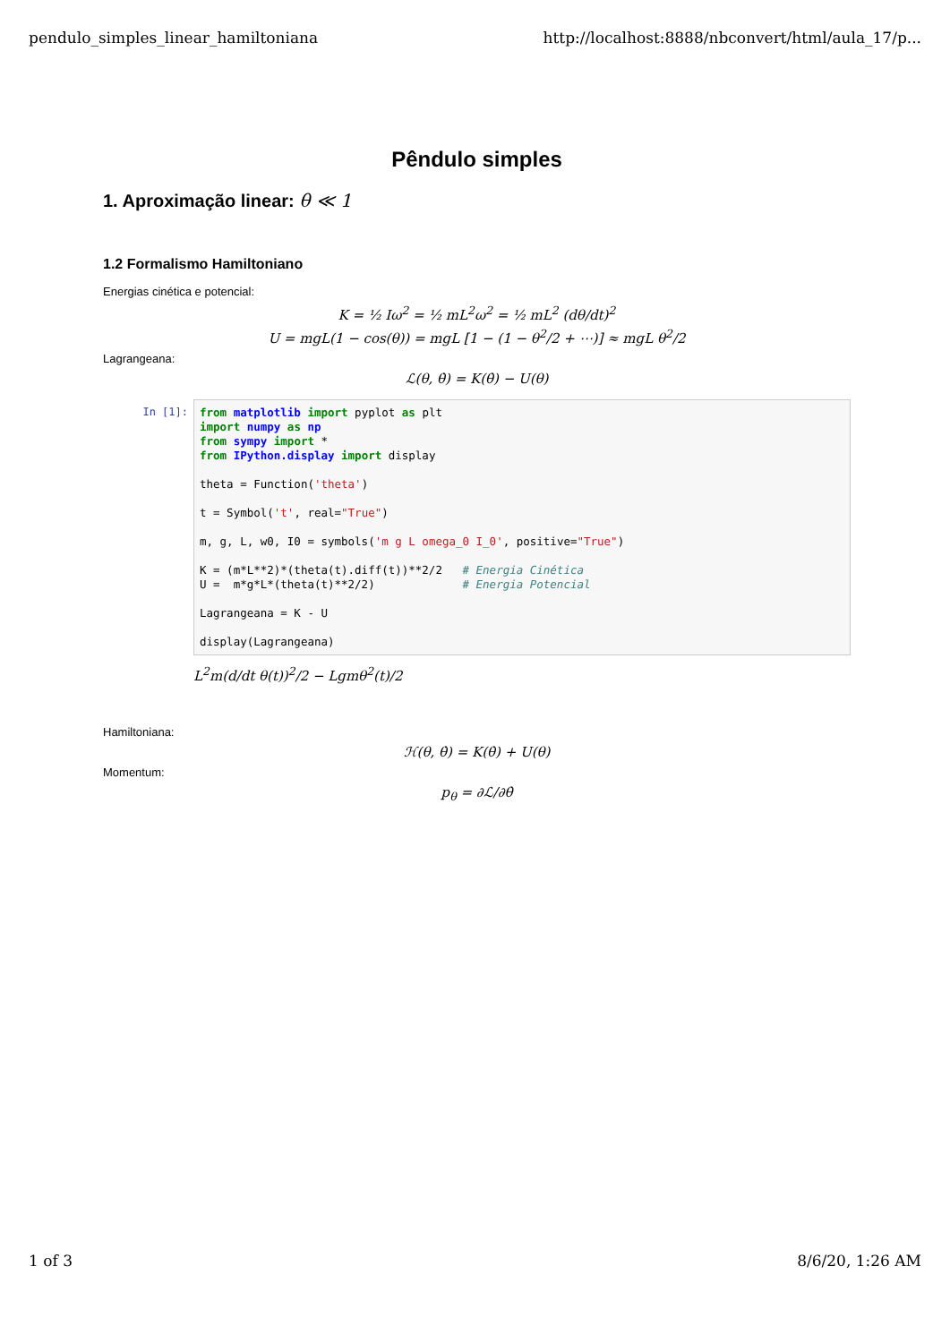pendulo_simples_linear_hamiltoniana http://localhost:8888/nbconvert/html/aula_17/p...
Pêndulo simples
1. Aproximação linear: θ ≪ 1
1.2 Formalismo Hamiltoniano
Energias cinética e potencial:
K = ½ Iω<sup>2</sup> = ½ mL<sup>2</sup>ω<sup>2</sup> = ½ mL<sup>2</sup> (dθ/dt)<sup>2</sup>
U = mgL(1 − cos(θ)) = mgL [1 − (1 − θ<sup>2</sup>/2 + ⋯)] ≈ mgL θ<sup>2</sup>/2
Lagrangeana:
ℒ(θ, θ̇) = K(θ̇) − U(θ)
In [1]:
from matplotlib import pyplot as plt
import numpy as np
from sympy import *
from IPython.display import display

theta = Function('theta')

t = Symbol('t', real="True")

m, g, L, w0, I0 = symbols('m g L omega_0 I_0', positive="True")

K = (m*L**2)*(theta(t).diff(t))**2/2   # Energia Cinética
U =  m*g*L*(theta(t)**2/2)             # Energia Potencial

Lagrangeana = K - U

display(Lagrangeana)
L<sup>2</sup>m(d/dt θ(t))<sup>2</sup>/2 − Lgmθ<sup>2</sup>(t)/2
Hamiltoniana:
ℋ(θ, θ̇) = K(θ̇) + U(θ)
Momentum:
p<sub>θ</sub> = ∂ℒ/∂θ̇
1 of 3 8/6/20, 1:26 AM